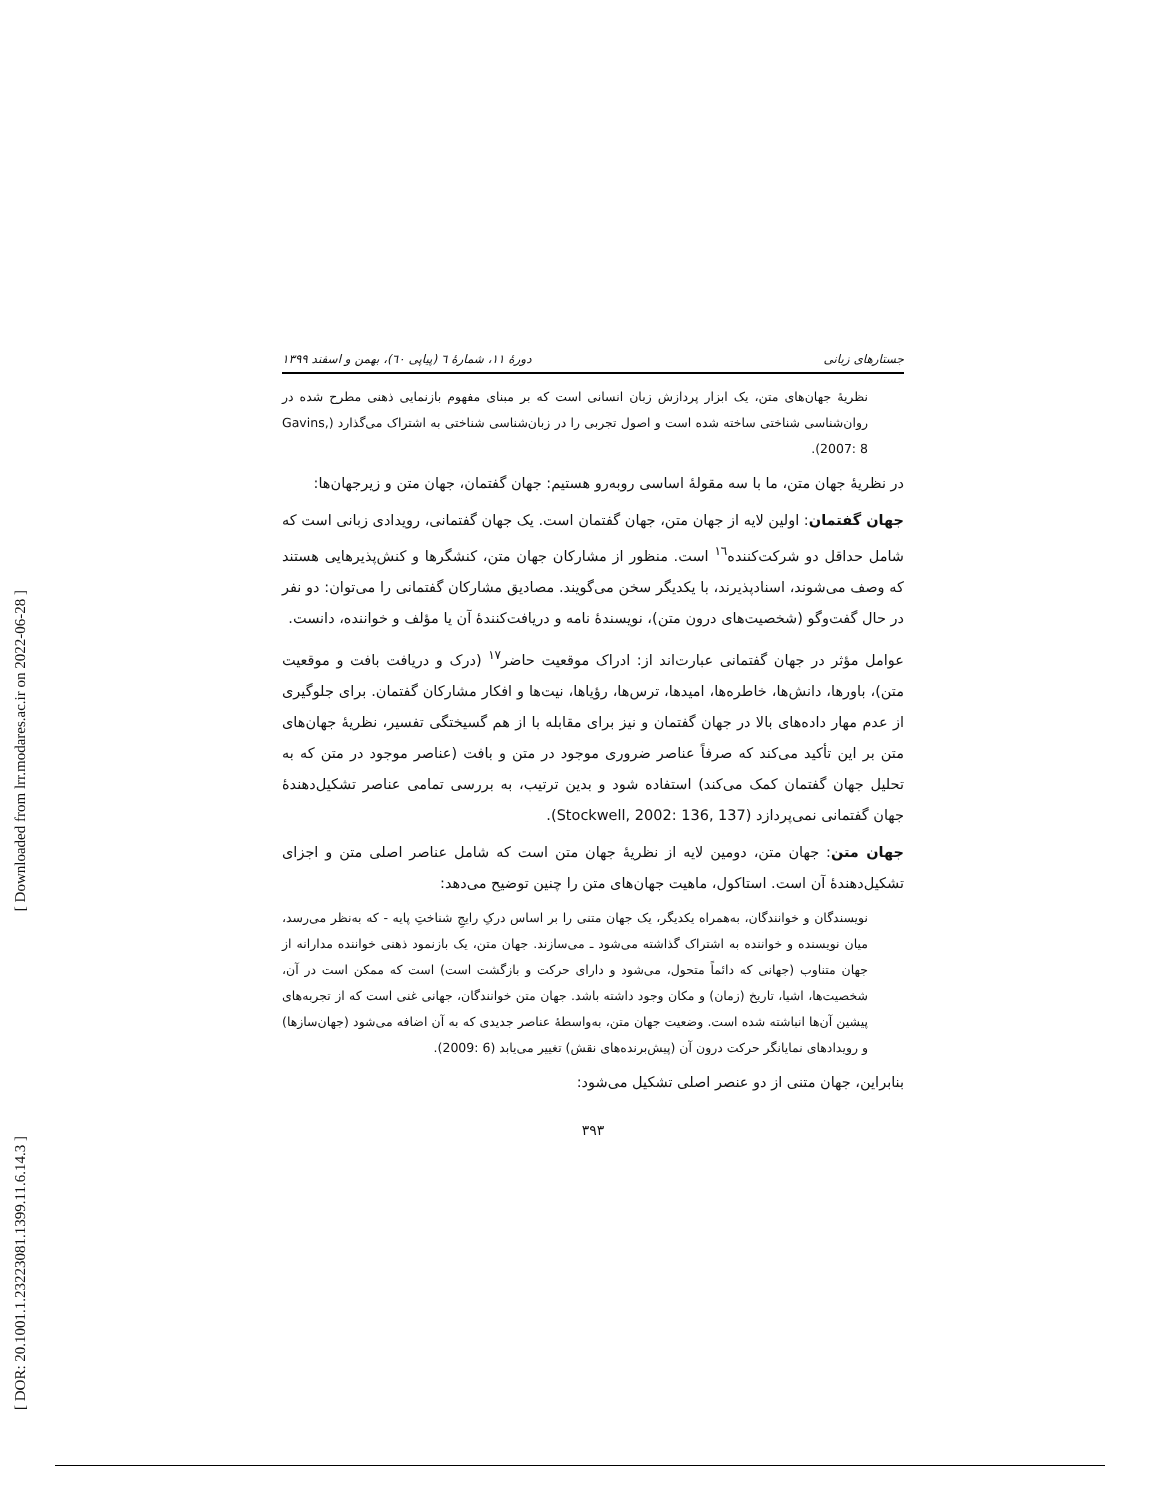[ Downloaded from lrr.modares.ac.ir on 2022-06-28 ]
[ DOR: 20.1001.1.23223081.1399.11.6.14.3 ]
جستارهای زبانی دورهٔ ۱۱، شمارهٔ ٦ (پیاپی ٦٠)، بهمن و اسفند ۱۳۹۹
نظریهٔ جهان‌های متن، یک ابزار پردازش زبان انسانی است که بر مبنای مفهوم بازنمایی ذهنی مطرح شده در روان‌شناسی شناختی ساخته شده است و اصول تجربی را در زبان‌شناسی شناختی به اشتراک می‌گذارد (Gavins, 2007: 8).
در نظریهٔ جهان متن، ما با سه مقولهٔ اساسی روبه‌رو هستیم: جهان گفتمان، جهان متن و زیرجهان‌ها:
جهان گفتمان: اولین لایه از جهان متن، جهان گفتمان است. یک جهان گفتمانی، رویدادی زبانی است که شامل حداقل دو شرکت‌کننده<sup>۱٦</sup> است. منظور از مشارکان جهان متن، کنشگرها و کنش‌پذیرهایی هستند که وصف می‌شوند، اسنادپذیرند، با یکدیگر سخن می‌گویند. مصادیق مشارکان گفتمانی را می‌توان: دو نفر در حال گفت‌وگو (شخصیت‌های درون متن)، نویسندهٔ نامه و دریافت‌کنندهٔ آن یا مؤلف و خواننده، دانست.
عوامل مؤثر در جهان گفتمانی عبارت‌اند از: ادراک موقعیت حاضر<sup>۱۷</sup> (درک و دریافت بافت و موقعیت متن)، باورها، دانش‌ها، خاطره‌ها، امیدها، ترس‌ها، رؤیاها، نیت‌ها و افکار مشارکان گفتمان. برای جلوگیری از عدم مهار داده‌های بالا در جهان گفتمان و نیز برای مقابله با از هم گسیختگی تفسیر، نظریهٔ جهان‌های متن بر این تأکید می‌کند که صرفاً عناصر ضروری موجود در متن و بافت (عناصر موجود در متن که به تحلیل جهان گفتمان کمک می‌کند) استفاده شود و بدین ترتیب، به بررسی تمامی عناصر تشکیل‌دهندهٔ جهان گفتمانی نمی‌پردازد (Stockwell, 2002: 136, 137).
جهان متن: جهان متن، دومین لایه از نظریهٔ جهان متن است که شامل عناصر اصلی متن و اجزای تشکیل‌دهندهٔ آن است. استاکول، ماهیت جهان‌های متن را چنین توضیح می‌دهد:
نویسندگان و خوانندگان، به‌همراه یکدیگر، یک جهان متنی را بر اساس درکِ رایجِ شناختِ پایه - که به‌نظر می‌رسد، میان نویسنده و خواننده به اشتراک گذاشته می‌شود ـ می‌سازند. جهان متن، یک بازنمود ذهنی خواننده مدارانه از جهان متناوب (جهانی که دائماً متحول، می‌شود و دارای حرکت و بازگشت است) است که ممکن است در آن، شخصیت‌ها، اشیا، تاریخ (زمان) و مکان وجود داشته باشد. جهان متن خوانندگان، جهانی غنی است که از تجربه‌های پیشین آن‌ها انباشته شده است. وضعیت جهان متن، به‌واسطهٔ عناصر جدیدی که به آن اضافه می‌شود (جهان‌سازها) و رویدادهای نمایانگر حرکت درون آن (پیش‌برنده‌های نقش) تغییر می‌یابد (6 :2009).
بنابراین، جهان متنی از دو عنصر اصلی تشکیل می‌شود:
۳۹۳